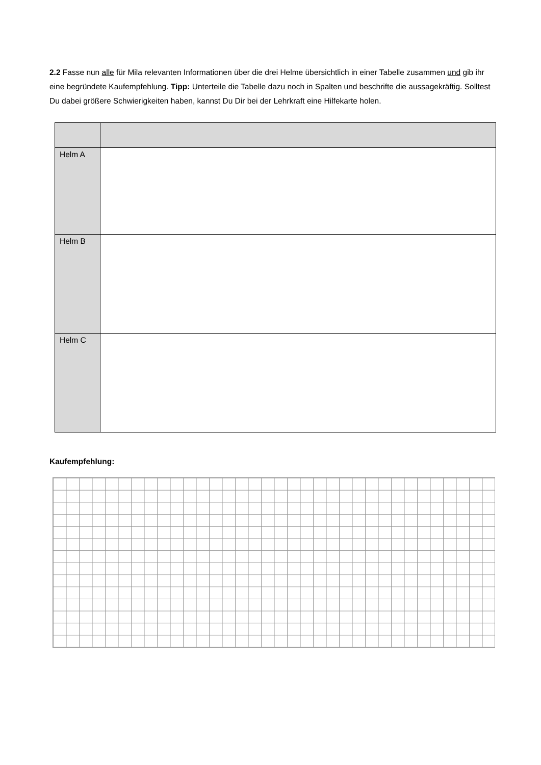2.2 Fasse nun alle für Mila relevanten Informationen über die drei Helme übersichtlich in einer Tabelle zusammen und gib ihr eine begründete Kaufempfehlung. Tipp: Unterteile die Tabelle dazu noch in Spalten und beschrifte die aussagekräftig. Solltest Du dabei größere Schwierigkeiten haben, kannst Du Dir bei der Lehrkraft eine Hilfekarte holen.
| Helm A | |
| Helm B | |
| Helm C | |
Kaufempfehlung: